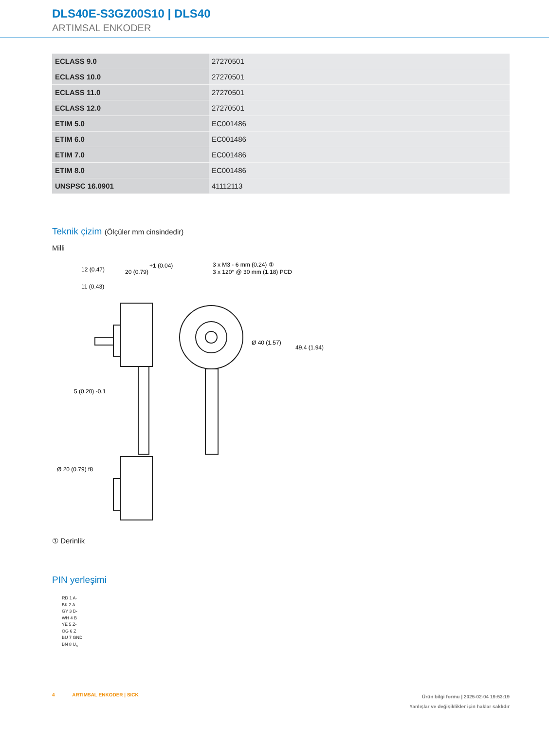DLS40E-S3GZ00S10 | DLS40
ARTIMSAL ENKODER
| ECLASS 9.0 | 27270501 |
| ECLASS 10.0 | 27270501 |
| ECLASS 11.0 | 27270501 |
| ECLASS 12.0 | 27270501 |
| ETIM 5.0 | EC001486 |
| ETIM 6.0 | EC001486 |
| ETIM 7.0 | EC001486 |
| ETIM 8.0 | EC001486 |
| UNSPSC 16.0901 | 41112113 |
Teknik çizim (Ölçüler mm cinsindedir)
Milli
3 x M3 - 6 mm (0.24) ①
3 x 120° @ 30 mm (1.18) PCD
20 (0.79)
+1 (0.04)
12 (0.47)
11 (0.43)
5 (0.20) -0.1
49.4 (1.94)
Ø 40 (1.57)
Ø 20 (0.79) f8
① Derinlik
PIN yerleşimi
RD 1 A-
BK 2 A
GY 3 B-
WH 4 B
YE 5 Z-
OG 6 Z
BU 7 GND
BN 8 U<sub>s</sub>
Ürün bilgi formu | 2025-02-04 19:53:19
Yanlışlar ve değişiklikler için haklar saklıdır 4 ARTIMSAL ENKODER | SICK